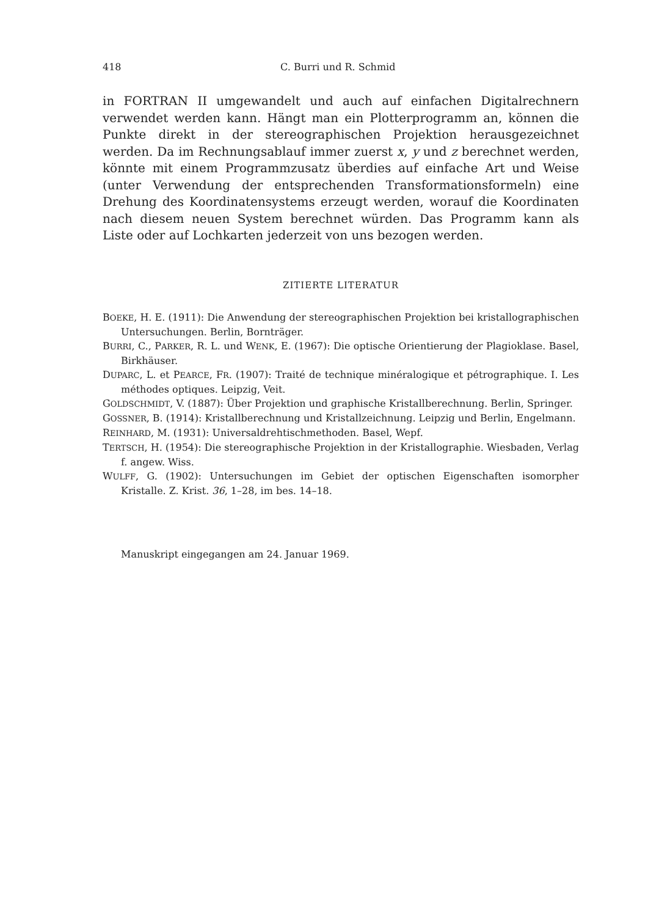418 C. Burri und R. Schmid
in FORTRAN II umgewandelt und auch auf einfachen Digitalrechnern verwendet werden kann. Hängt man ein Plotterprogramm an, können die Punkte direkt in der stereographischen Projektion herausgezeichnet werden. Da im Rechnungsablauf immer zuerst x, y und z berechnet werden, könnte mit einem Programmzusatz überdies auf einfache Art und Weise (unter Verwendung der entsprechenden Transformationsformeln) eine Drehung des Koordinatensystems erzeugt werden, worauf die Koordinaten nach diesem neuen System berechnet würden. Das Programm kann als Liste oder auf Lochkarten jederzeit von uns bezogen werden.
ZITIERTE LITERATUR
BOEKE, H. E. (1911): Die Anwendung der stereographischen Projektion bei kristallographischen Untersuchungen. Berlin, Bornträger.
BURRI, C., PARKER, R. L. und WENK, E. (1967): Die optische Orientierung der Plagioklase. Basel, Birkhäuser.
DUPARC, L. et PEARCE, FR. (1907): Traité de technique minéralogique et pétrographique. I. Les méthodes optiques. Leipzig, Veit.
GOLDSCHMIDT, V. (1887): Über Projektion und graphische Kristallberechnung. Berlin, Springer.
GOSSNER, B. (1914): Kristallberechnung und Kristallzeichnung. Leipzig und Berlin, Engelmann.
REINHARD, M. (1931): Universaldrehtischmethoden. Basel, Wepf.
TERTSCH, H. (1954): Die stereographische Projektion in der Kristallographie. Wiesbaden, Verlag f. angew. Wiss.
WULFF, G. (1902): Untersuchungen im Gebiet der optischen Eigenschaften isomorpher Kristalle. Z. Krist. 36, 1–28, im bes. 14–18.
Manuskript eingegangen am 24. Januar 1969.